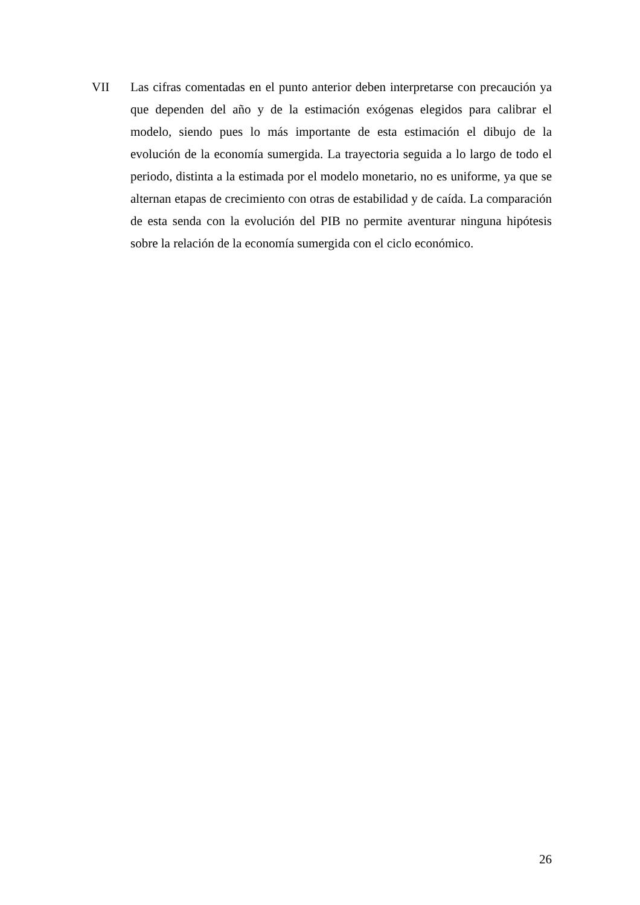VII Las cifras comentadas en el punto anterior deben interpretarse con precaución ya que dependen del año y de la estimación exógenas elegidos para calibrar el modelo, siendo pues lo más importante de esta estimación el dibujo de la evolución de la economía sumergida. La trayectoria seguida a lo largo de todo el periodo, distinta a la estimada por el modelo monetario, no es uniforme, ya que se alternan etapas de crecimiento con otras de estabilidad y de caída. La comparación de esta senda con la evolución del PIB no permite aventurar ninguna hipótesis sobre la relación de la economía sumergida con el ciclo económico.
26